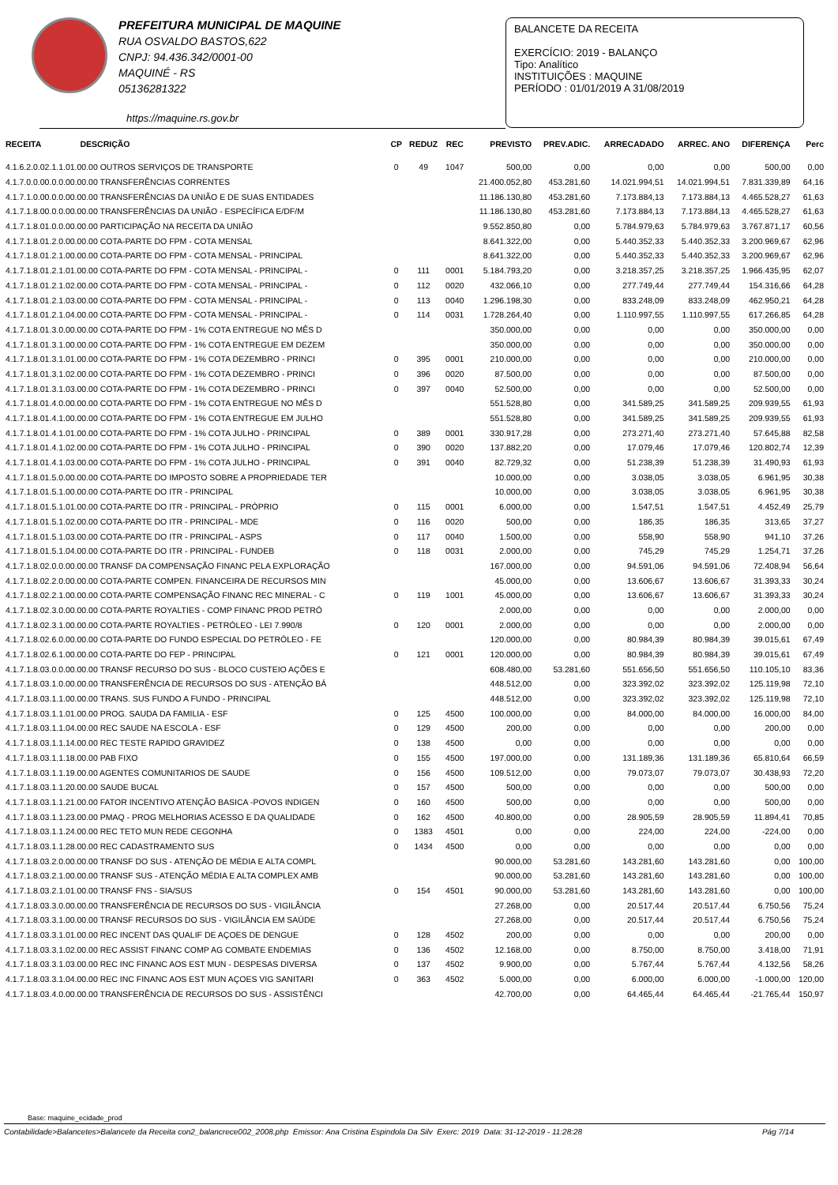PREFEITURA MUNICIPAL DE MAQUINE
RUA OSVALDO BASTOS,622
CNPJ: 94.436.342/0001-00
MAQUINÉ - RS
05136281322
https://maquine.rs.gov.br
BALANCETE DA RECEITA
EXERCÍCIO: 2019 - BALANÇO
Tipo: Analítico
INSTITUIÇÕES : MAQUINE
PERÍODO : 01/01/2019 A 31/08/2019
| RECEITA DESCRIÇÃO | CP | REDUZ | REC | PREVISTO | PREV.ADIC. | ARRECADADO | ARREC. ANO | DIFERENÇA | Perc |
| --- | --- | --- | --- | --- | --- | --- | --- | --- | --- |
| 4.1.6.2.0.02.1.1.01.00.00 OUTROS SERVIÇOS DE TRANSPORTE | 0 | 49 | 1047 | 500,00 | 0,00 | 0,00 | 0,00 | 500,00 | 0,00 |
| 4.1.7.0.0.00.0.0.00.00.00 TRANSFERÊNCIAS CORRENTES | | | | 21.400.052,80 | 453.281,60 | 14.021.994,51 | 14.021.994,51 | 7.831.339,89 | 64,16 |
| 4.1.7.1.0.00.0.0.00.00.00 TRANSFERÊNCIAS DA UNIÃO E DE SUAS ENTIDADES | | | | 11.186.130,80 | 453.281,60 | 7.173.884,13 | 7.173.884,13 | 4.465.528,27 | 61,63 |
| 4.1.7.1.8.00.0.0.00.00.00 TRANSFERÊNCIAS DA UNIÃO - ESPECÍFICA E/DF/M | | | | 11.186.130,80 | 453.281,60 | 7.173.884,13 | 7.173.884,13 | 4.465.528,27 | 61,63 |
| 4.1.7.1.8.01.0.0.00.00.00 PARTICIPAÇÃO NA RECEITA DA UNIÃO | | | | 9.552.850,80 | 0,00 | 5.784.979,63 | 5.784.979,63 | 3.767.871,17 | 60,56 |
| 4.1.7.1.8.01.2.0.00.00.00 COTA-PARTE DO FPM - COTA MENSAL | | | | 8.641.322,00 | 0,00 | 5.440.352,33 | 5.440.352,33 | 3.200.969,67 | 62,96 |
| 4.1.7.1.8.01.2.1.00.00.00 COTA-PARTE DO FPM - COTA MENSAL - PRINCIPAL | | | | 8.641.322,00 | 0,00 | 5.440.352,33 | 5.440.352,33 | 3.200.969,67 | 62,96 |
| 4.1.7.1.8.01.2.1.01.00.00 COTA-PARTE DO FPM - COTA MENSAL - PRINCIPAL - | 0 | 111 | 0001 | 5.184.793,20 | 0,00 | 3.218.357,25 | 3.218.357,25 | 1.966.435,95 | 62,07 |
| 4.1.7.1.8.01.2.1.02.00.00 COTA-PARTE DO FPM - COTA MENSAL - PRINCIPAL - | 0 | 112 | 0020 | 432.066,10 | 0,00 | 277.749,44 | 277.749,44 | 154.316,66 | 64,28 |
| 4.1.7.1.8.01.2.1.03.00.00 COTA-PARTE DO FPM - COTA MENSAL - PRINCIPAL - | 0 | 113 | 0040 | 1.296.198,30 | 0,00 | 833.248,09 | 833.248,09 | 462.950,21 | 64,28 |
| 4.1.7.1.8.01.2.1.04.00.00 COTA-PARTE DO FPM - COTA MENSAL - PRINCIPAL - | 0 | 114 | 0031 | 1.728.264,40 | 0,00 | 1.110.997,55 | 1.110.997,55 | 617.266,85 | 64,28 |
| 4.1.7.1.8.01.3.0.00.00.00 COTA-PARTE DO FPM - 1% COTA ENTREGUE NO MÊS D | | | | 350.000,00 | 0,00 | 0,00 | 0,00 | 350.000,00 | 0,00 |
| 4.1.7.1.8.01.3.1.00.00.00 COTA-PARTE DO FPM - 1% COTA ENTREGUE EM DEZEM | | | | 350.000,00 | 0,00 | 0,00 | 0,00 | 350.000,00 | 0,00 |
| 4.1.7.1.8.01.3.1.01.00.00 COTA-PARTE DO FPM - 1% COTA DEZEMBRO - PRINCI | 0 | 395 | 0001 | 210.000,00 | 0,00 | 0,00 | 0,00 | 210.000,00 | 0,00 |
| 4.1.7.1.8.01.3.1.02.00.00 COTA-PARTE DO FPM - 1% COTA DEZEMBRO - PRINCI | 0 | 396 | 0020 | 87.500,00 | 0,00 | 0,00 | 0,00 | 87.500,00 | 0,00 |
| 4.1.7.1.8.01.3.1.03.00.00 COTA-PARTE DO FPM - 1% COTA DEZEMBRO - PRINCI | 0 | 397 | 0040 | 52.500,00 | 0,00 | 0,00 | 0,00 | 52.500,00 | 0,00 |
| 4.1.7.1.8.01.4.0.00.00.00 COTA-PARTE DO FPM - 1% COTA ENTREGUE NO MÊS D | | | | 551.528,80 | 0,00 | 341.589,25 | 341.589,25 | 209.939,55 | 61,93 |
| 4.1.7.1.8.01.4.1.00.00.00 COTA-PARTE DO FPM - 1% COTA ENTREGUE EM JULHO | | | | 551.528,80 | 0,00 | 341.589,25 | 341.589,25 | 209.939,55 | 61,93 |
| 4.1.7.1.8.01.4.1.01.00.00 COTA-PARTE DO FPM - 1% COTA JULHO - PRINCIPAL | 0 | 389 | 0001 | 330.917,28 | 0,00 | 273.271,40 | 273.271,40 | 57.645,88 | 82,58 |
| 4.1.7.1.8.01.4.1.02.00.00 COTA-PARTE DO FPM - 1% COTA JULHO - PRINCIPAL | 0 | 390 | 0020 | 137.882,20 | 0,00 | 17.079,46 | 17.079,46 | 120.802,74 | 12,39 |
| 4.1.7.1.8.01.4.1.03.00.00 COTA-PARTE DO FPM - 1% COTA JULHO - PRINCIPAL | 0 | 391 | 0040 | 82.729,32 | 0,00 | 51.238,39 | 51.238,39 | 31.490,93 | 61,93 |
| 4.1.7.1.8.01.5.0.00.00.00 COTA-PARTE DO IMPOSTO SOBRE A PROPRIEDADE TER | | | | 10.000,00 | 0,00 | 3.038,05 | 3.038,05 | 6.961,95 | 30,38 |
| 4.1.7.1.8.01.5.1.00.00.00 COTA-PARTE DO ITR - PRINCIPAL | | | | 10.000,00 | 0,00 | 3.038,05 | 3.038,05 | 6.961,95 | 30,38 |
| 4.1.7.1.8.01.5.1.01.00.00 COTA-PARTE DO ITR - PRINCIPAL - PRÓPRIO | 0 | 115 | 0001 | 6.000,00 | 0,00 | 1.547,51 | 1.547,51 | 4.452,49 | 25,79 |
| 4.1.7.1.8.01.5.1.02.00.00 COTA-PARTE DO ITR - PRINCIPAL - MDE | 0 | 116 | 0020 | 500,00 | 0,00 | 186,35 | 186,35 | 313,65 | 37,27 |
| 4.1.7.1.8.01.5.1.03.00.00 COTA-PARTE DO ITR - PRINCIPAL - ASPS | 0 | 117 | 0040 | 1.500,00 | 0,00 | 558,90 | 558,90 | 941,10 | 37,26 |
| 4.1.7.1.8.01.5.1.04.00.00 COTA-PARTE DO ITR - PRINCIPAL - FUNDEB | 0 | 118 | 0031 | 2.000,00 | 0,00 | 745,29 | 745,29 | 1.254,71 | 37,26 |
| 4.1.7.1.8.02.0.0.00.00.00 TRANSF DA COMPENSAÇÃO FINANC PELA EXPLORAÇÃO | | | | 167.000,00 | 0,00 | 94.591,06 | 94.591,06 | 72.408,94 | 56,64 |
| 4.1.7.1.8.02.2.0.00.00.00 COTA-PARTE COMPEN. FINANCEIRA DE RECURSOS MIN | | | | 45.000,00 | 0,00 | 13.606,67 | 13.606,67 | 31.393,33 | 30,24 |
| 4.1.7.1.8.02.2.1.00.00.00 COTA-PARTE COMPENSAÇÃO FINANC REC MINERAL - C | 0 | 119 | 1001 | 45.000,00 | 0,00 | 13.606,67 | 13.606,67 | 31.393,33 | 30,24 |
| 4.1.7.1.8.02.3.0.00.00.00 COTA-PARTE ROYALTIES - COMP FINANC PROD PETRÓ | | | | 2.000,00 | 0,00 | 0,00 | 0,00 | 2.000,00 | 0,00 |
| 4.1.7.1.8.02.3.1.00.00.00 COTA-PARTE ROYALTIES - PETRÓLEO - LEI 7.990/8 | 0 | 120 | 0001 | 2.000,00 | 0,00 | 0,00 | 0,00 | 2.000,00 | 0,00 |
| 4.1.7.1.8.02.6.0.00.00.00 COTA-PARTE DO FUNDO ESPECIAL DO PETRÓLEO - FE | | | | 120.000,00 | 0,00 | 80.984,39 | 80.984,39 | 39.015,61 | 67,49 |
| 4.1.7.1.8.02.6.1.00.00.00 COTA-PARTE DO FEP - PRINCIPAL | 0 | 121 | 0001 | 120.000,00 | 0,00 | 80.984,39 | 80.984,39 | 39.015,61 | 67,49 |
| 4.1.7.1.8.03.0.0.00.00.00 TRANSF RECURSO DO SUS - BLOCO CUSTEIO AÇÕES E | | | | 608.480,00 | 53.281,60 | 551.656,50 | 551.656,50 | 110.105,10 | 83,36 |
| 4.1.7.1.8.03.1.0.00.00.00 TRANSFERÊNCIA DE RECURSOS DO SUS - ATENÇÃO BÁ | | | | 448.512,00 | 0,00 | 323.392,02 | 323.392,02 | 125.119,98 | 72,10 |
| 4.1.7.1.8.03.1.1.00.00.00 TRANS. SUS FUNDO A FUNDO - PRINCIPAL | | | | 448.512,00 | 0,00 | 323.392,02 | 323.392,02 | 125.119,98 | 72,10 |
| 4.1.7.1.8.03.1.1.01.00.00 PROG. SAUDA DA FAMILIA - ESF | 0 | 125 | 4500 | 100.000,00 | 0,00 | 84.000,00 | 84.000,00 | 16.000,00 | 84,00 |
| 4.1.7.1.8.03.1.1.04.00.00 REC SAUDE NA ESCOLA - ESF | 0 | 129 | 4500 | 200,00 | 0,00 | 0,00 | 0,00 | 200,00 | 0,00 |
| 4.1.7.1.8.03.1.1.14.00.00 REC TESTE RAPIDO GRAVIDEZ | 0 | 138 | 4500 | 0,00 | 0,00 | 0,00 | 0,00 | 0,00 | 0,00 |
| 4.1.7.1.8.03.1.1.18.00.00 PAB FIXO | 0 | 155 | 4500 | 197.000,00 | 0,00 | 131.189,36 | 131.189,36 | 65.810,64 | 66,59 |
| 4.1.7.1.8.03.1.1.19.00.00 AGENTES COMUNITARIOS DE SAUDE | 0 | 156 | 4500 | 109.512,00 | 0,00 | 79.073,07 | 79.073,07 | 30.438,93 | 72,20 |
| 4.1.7.1.8.03.1.1.20.00.00 SAUDE BUCAL | 0 | 157 | 4500 | 500,00 | 0,00 | 0,00 | 0,00 | 500,00 | 0,00 |
| 4.1.7.1.8.03.1.1.21.00.00 FATOR INCENTIVO ATENÇÃO BASICA -POVOS INDIGEN | 0 | 160 | 4500 | 500,00 | 0,00 | 0,00 | 0,00 | 500,00 | 0,00 |
| 4.1.7.1.8.03.1.1.23.00.00 PMAQ - PROG MELHORIAS ACESSO E DA QUALIDADE | 0 | 162 | 4500 | 40.800,00 | 0,00 | 28.905,59 | 28.905,59 | 11.894,41 | 70,85 |
| 4.1.7.1.8.03.1.1.24.00.00 REC TETO MUN REDE CEGONHA | 0 | 1383 | 4501 | 0,00 | 0,00 | 224,00 | 224,00 | -224,00 | 0,00 |
| 4.1.7.1.8.03.1.1.28.00.00 REC CADASTRAMENTO SUS | 0 | 1434 | 4500 | 0,00 | 0,00 | 0,00 | 0,00 | 0,00 | 0,00 |
| 4.1.7.1.8.03.2.0.00.00.00 TRANSF DO SUS - ATENÇÃO DE MÉDIA E ALTA COMPL | | | | 90.000,00 | 53.281,60 | 143.281,60 | 143.281,60 | 0,00 | 100,00 |
| 4.1.7.1.8.03.2.1.00.00.00 TRANSF SUS - ATENÇÃO MÉDIA E ALTA COMPLEX AMB | | | | 90.000,00 | 53.281,60 | 143.281,60 | 143.281,60 | 0,00 | 100,00 |
| 4.1.7.1.8.03.2.1.01.00.00 TRANSF FNS - SIA/SUS | 0 | 154 | 4501 | 90.000,00 | 53.281,60 | 143.281,60 | 143.281,60 | 0,00 | 100,00 |
| 4.1.7.1.8.03.3.0.00.00.00 TRANSFERÊNCIA DE RECURSOS DO SUS - VIGILÂNCIA | | | | 27.268,00 | 0,00 | 20.517,44 | 20.517,44 | 6.750,56 | 75,24 |
| 4.1.7.1.8.03.3.1.00.00.00 TRANSF RECURSOS DO SUS - VIGILÂNCIA EM SAÚDE | | | | 27.268,00 | 0,00 | 20.517,44 | 20.517,44 | 6.750,56 | 75,24 |
| 4.1.7.1.8.03.3.1.01.00.00 REC INCENT DAS QUALIF DE AÇOES DE DENGUE | 0 | 128 | 4502 | 200,00 | 0,00 | 0,00 | 0,00 | 200,00 | 0,00 |
| 4.1.7.1.8.03.3.1.02.00.00 REC ASSIST FINANC COMP AG COMBATE ENDEMIAS | 0 | 136 | 4502 | 12.168,00 | 0,00 | 8.750,00 | 8.750,00 | 3.418,00 | 71,91 |
| 4.1.7.1.8.03.3.1.03.00.00 REC INC FINANC AOS EST MUN - DESPESAS DIVERSA | 0 | 137 | 4502 | 9.900,00 | 0,00 | 5.767,44 | 5.767,44 | 4.132,56 | 58,26 |
| 4.1.7.1.8.03.3.1.04.00.00 REC INC FINANC AOS EST MUN AÇOES VIG SANITARI | 0 | 363 | 4502 | 5.000,00 | 0,00 | 6.000,00 | 6.000,00 | -1.000,00 | 120,00 |
| 4.1.7.1.8.03.4.0.00.00.00 TRANSFERÊNCIA DE RECURSOS DO SUS - ASSISTÊNCI | | | | 42.700,00 | 0,00 | 64.465,44 | 64.465,44 | -21.765,44 | 150,97 |
Base: maquine_ecidade_prod
Contabilidade>Balancetes>Balancete da Receita con2_balancrece002_2008.php Emissor: Ana Cristina Espindola Da Silv Exerc: 2019 Data: 31-12-2019 - 11:28:28 Pág 7/14